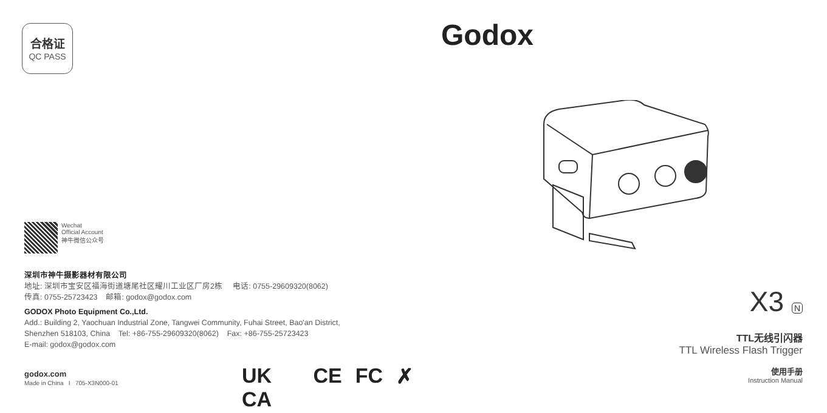合格证
QC PASS
Wechat
Official Account
神牛微信公众号
深圳市神牛摄影器材有限公司
地址: 深圳市宝安区福海街道塘尾社区耀川工业区厂房2栋 电话: 0755-29609320(8062)
传真: 0755-25723423 邮箱: godox@godox.com
GODOX Photo Equipment Co.,Ltd.
Add.: Building 2, Yaochuan Industrial Zone, Tangwei Community, Fuhai Street, Bao'an District,
Shenzhen 518103, China Tel: +86-755-29609320(8062) Fax: +86-755-25723423
E-mail: godox@godox.com
godox.com
Made in China I 705-X3N000-01
UK CA CE FC ✗
Godox
X3 N
TTL无线引闪器
TTL Wireless Flash Trigger
使用手册
Instruction Manual